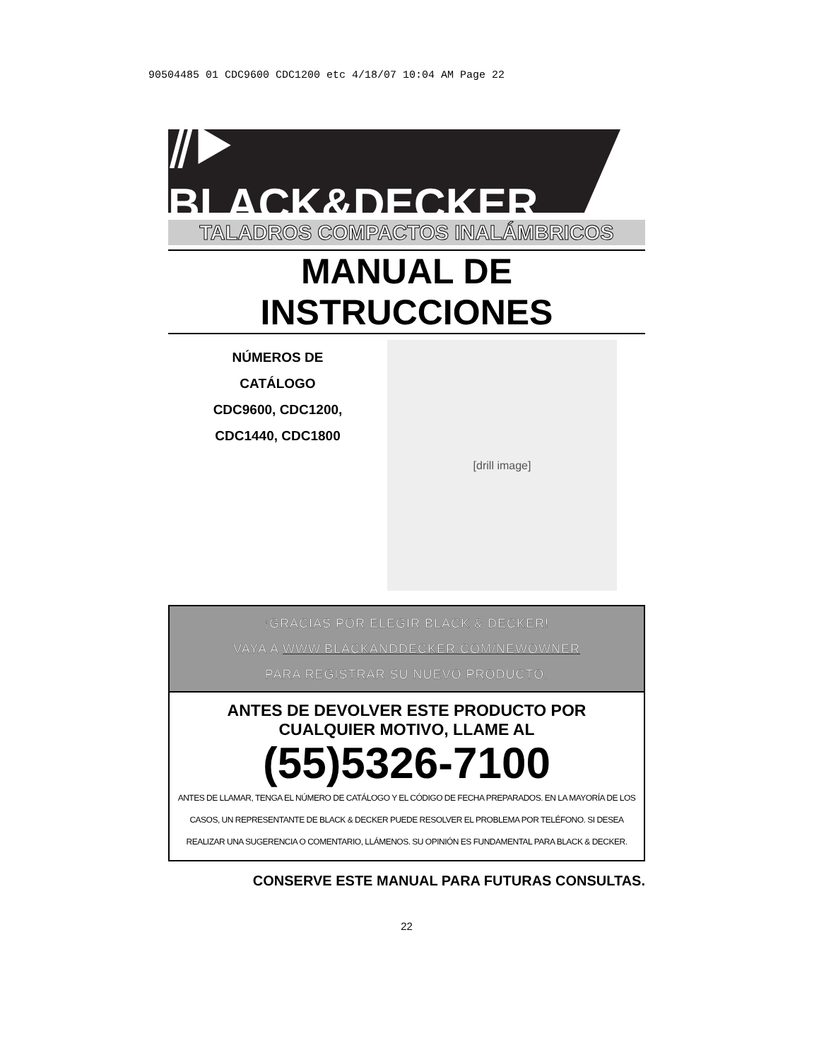90504485 01 CDC9600 CDC1200 etc 4/18/07 10:04 AM Page 22
⫽▶ BLACK&DECKER<sup>®</sup>
TALADROS COMPACTOS INALÁMBRICOS
MANUAL DE INSTRUCCIONES
NÚMEROS DE
CATÁLOGO
CDC9600, CDC1200,
CDC1440, CDC1800
[drill image]
¡GRACIAS POR ELEGIR BLACK & DECKER!
VAYA A WWW.BLACKANDDECKER.COM/NEWOWNER
PARA REGISTRAR SU NUEVO PRODUCTO.
ANTES DE DEVOLVER ESTE PRODUCTO POR
CUALQUIER MOTIVO, LLAME AL
(55)5326-7100
ANTES DE LLAMAR, TENGA EL NÚMERO DE CATÁLOGO Y EL CÓDIGO DE FECHA PREPARADOS. EN LA MAYORÍA DE LOS CASOS, UN REPRESENTANTE DE BLACK & DECKER PUEDE RESOLVER EL PROBLEMA POR TELÉFONO. SI DESEA REALIZAR UNA SUGERENCIA O COMENTARIO, LLÁMENOS. SU OPINIÓN ES FUNDAMENTAL PARA BLACK & DECKER.
CONSERVE ESTE MANUAL PARA FUTURAS CONSULTAS.
22